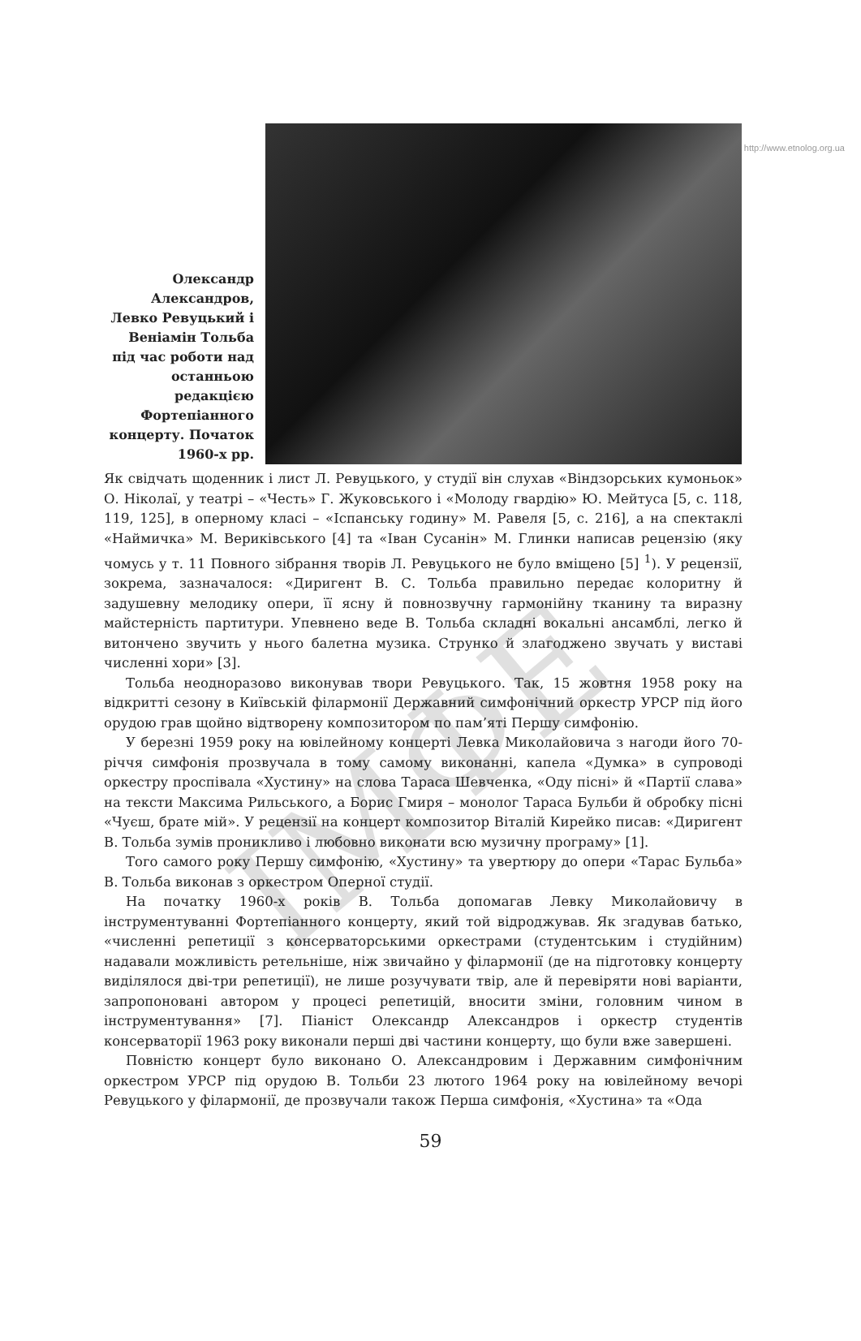http://www.etnolog.org.ua
Олександр Александров, Левко Ревуцький і Веніамін Тольба під час роботи над останньою редакцією Фортепіанного концерту. Початок 1960-х рр.
Як свідчать щоденник і лист Л. Ревуцького, у студії він слухав «Віндзорських кумоньок» О. Ніколаї, у театрі – «Честь» Г. Жуковського і «Молоду гвардію» Ю. Мейтуса [5, с. 118, 119, 125], в оперному класі – «Іспанську годину» М. Равеля [5, с. 216], а на спектаклі «Наймичка» М. Вериківського [4] та «Іван Сусанін» М. Глинки написав рецензію (яку чомусь у т. 11 Повного зібрання творів Л. Ревуцького не було вміщено [5] <sup>1</sup>). У рецензії, зокрема, зазначалося: «Диригент В. С. Тольба правильно передає колоритну й задушевну мелодику опери, її ясну й повнозвучну гармонійну тканину та виразну майстерність партитури. Упевнено веде В. Тольба складні вокальні ансамблі, легко й витончено звучить у нього балетна музика. Струнко й злагоджено звучать у виставі численні хори» [3].
Тольба неодноразово виконував твори Ревуцького. Так, 15 жовтня 1958 року на відкритті сезону в Київській філармонії Державний симфонічний оркестр УРСР під його орудою грав щойно відтворену композитором по пам’яті Першу симфонію.
У березні 1959 року на ювілейному концерті Левка Миколайовича з нагоди його 70-річчя симфонія прозвучала в тому самому виконанні, капела «Думка» в супроводі оркестру проспівала «Хустину» на слова Тараса Шевченка, «Оду пісні» й «Партії слава» на тексти Максима Рильського, а Борис Гмиря – монолог Тараса Бульби й обробку пісні «Чуєш, брате мій». У рецензії на концерт композитор Віталій Кирейко писав: «Диригент В. Тольба зумів проникливо і любовно виконати всю музичну програму» [1].
Того самого року Першу симфонію, «Хустину» та увертюру до опери «Тарас Бульба» В. Тольба виконав з оркестром Оперної студії.
На початку 1960-х років В. Тольба допомагав Левку Миколайовичу в інструментуванні Фортепіанного концерту, який той відроджував. Як згадував батько, «численні репетиції з консерваторськими оркестрами (студентським і студійним) надавали можливість ретельніше, ніж звичайно у філармонії (де на підготовку концерту виділялося дві-три репетиції), не лише розучувати твір, але й перевіряти нові варіанти, запропоновані автором у процесі репетицій, вносити зміни, головним чином в інструментування» [7]. Піаніст Олександр Александров і оркестр студентів консерваторії 1963 року виконали перші дві частини концерту, що були вже завершені.
Повністю концерт було виконано О. Александровим і Державним симфонічним оркестром УРСР під орудою В. Тольби 23 лютого 1964 року на ювілейному вечорі Ревуцького у філармонії, де прозвучали також Перша симфонія, «Хустина» та «Ода
59
ІМФЕ